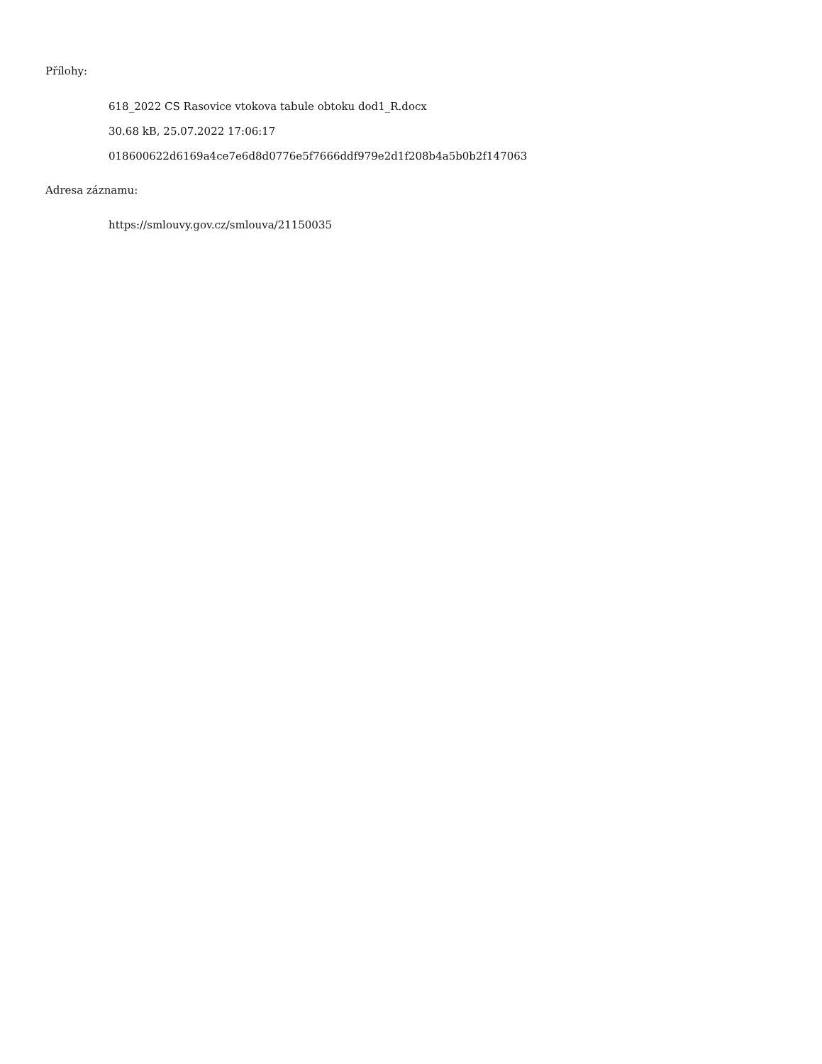Přílohy:
618_2022 CS Rasovice vtokova tabule obtoku dod1_R.docx
30.68 kB, 25.07.2022 17:06:17
018600622d6169a4ce7e6d8d0776e5f7666ddf979e2d1f208b4a5b0b2f147063
Adresa záznamu:
https://smlouvy.gov.cz/smlouva/21150035